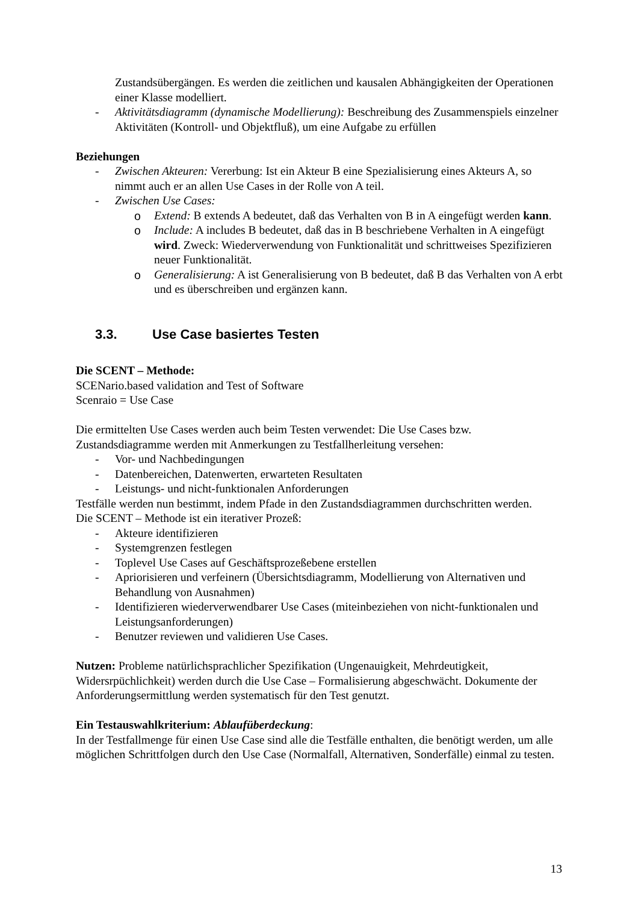Zustandsübergängen. Es werden die zeitlichen und kausalen Abhängigkeiten der Operationen einer Klasse modelliert.
- Aktivitätsdiagramm (dynamische Modellierung): Beschreibung des Zusammenspiels einzelner Aktivitäten (Kontroll- und Objektfluß), um eine Aufgabe zu erfüllen
Beziehungen
- Zwischen Akteuren: Vererbung: Ist ein Akteur B eine Spezialisierung eines Akteurs A, so nimmt auch er an allen Use Cases in der Rolle von A teil.
- Zwischen Use Cases:
o Extend: B extends A bedeutet, daß das Verhalten von B in A eingefügt werden kann.
o Include: A includes B bedeutet, daß das in B beschriebene Verhalten in A eingefügt wird. Zweck: Wiederverwendung von Funktionalität und schrittweises Spezifizieren neuer Funktionalität.
o Generalisierung: A ist Generalisierung von B bedeutet, daß B das Verhalten von A erbt und es überschreiben und ergänzen kann.
3.3. Use Case basiertes Testen
Die SCENT – Methode:
SCENario.based validation and Test of Software
Scenraio = Use Case
Die ermittelten Use Cases werden auch beim Testen verwendet: Die Use Cases bzw. Zustandsdiagramme werden mit Anmerkungen zu Testfallherleitung versehen:
- Vor- und Nachbedingungen
- Datenbereichen, Datenwerten, erwarteten Resultaten
- Leistungs- und nicht-funktionalen Anforderungen
Testfälle werden nun bestimmt, indem Pfade in den Zustandsdiagrammen durchschritten werden.
Die SCENT – Methode ist ein iterativer Prozeß:
- Akteure identifizieren
- Systemgrenzen festlegen
- Toplevel Use Cases auf Geschäftsprozeßebene erstellen
- Apriorisieren und verfeinern (Übersichtsdiagramm, Modellierung von Alternativen und Behandlung von Ausnahmen)
- Identifizieren wiederverwendbarer Use Cases (miteinbeziehen von nicht-funktionalen und Leistungsanforderungen)
- Benutzer reviewen und validieren Use Cases.
Nutzen: Probleme natürlichsprachlicher Spezifikation (Ungenauigkeit, Mehrdeutigkeit, Widersrpüchlichkeit) werden durch die Use Case – Formalisierung abgeschwächt. Dokumente der Anforderungsermittlung werden systematisch für den Test genutzt.
Ein Testauswahlkriterium: Ablaufüberdeckung:
In der Testfallmenge für einen Use Case sind alle die Testfälle enthalten, die benötigt werden, um alle möglichen Schrittfolgen durch den Use Case (Normalfall, Alternativen, Sonderfälle) einmal zu testen.
13